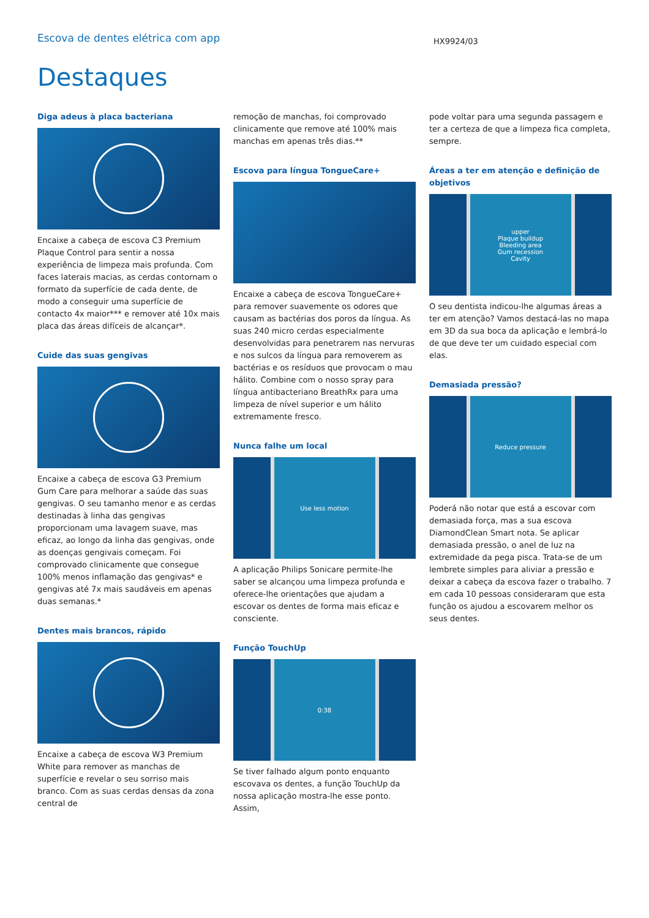Escova de dentes elétrica com app
HX9924/03
Destaques
Diga adeus à placa bacteriana
Encaixe a cabeça de escova C3 Premium Plaque Control para sentir a nossa experiência de limpeza mais profunda. Com faces laterais macias, as cerdas contornam o formato da superfície de cada dente, de modo a conseguir uma superfície de contacto 4x maior*** e remover até 10x mais placa das áreas difíceis de alcançar*.
Cuide das suas gengivas
Encaixe a cabeça de escova G3 Premium Gum Care para melhorar a saúde das suas gengivas. O seu tamanho menor e as cerdas destinadas à linha das gengivas proporcionam uma lavagem suave, mas eficaz, ao longo da linha das gengivas, onde as doenças gengivais começam. Foi comprovado clinicamente que consegue 100% menos inflamação das gengivas* e gengivas até 7x mais saudáveis em apenas duas semanas.*
Dentes mais brancos, rápido
Encaixe a cabeça de escova W3 Premium White para remover as manchas de superfície e revelar o seu sorriso mais branco. Com as suas cerdas densas da zona central de
remoção de manchas, foi comprovado clinicamente que remove até 100% mais manchas em apenas três dias.**
Escova para língua TongueCare+
Encaixe a cabeça de escova TongueCare+ para remover suavemente os odores que causam as bactérias dos poros da língua. As suas 240 micro cerdas especialmente desenvolvidas para penetrarem nas nervuras e nos sulcos da língua para removerem as bactérias e os resíduos que provocam o mau hálito. Combine com o nosso spray para língua antibacteriano BreathRx para uma limpeza de nível superior e um hálito extremamente fresco.
Nunca falhe um local
Use less motion
A aplicação Philips Sonicare permite-lhe saber se alcançou uma limpeza profunda e oferece-lhe orientações que ajudam a escovar os dentes de forma mais eficaz e consciente.
Função TouchUp
0:38
Se tiver falhado algum ponto enquanto escovava os dentes, a função TouchUp da nossa aplicação mostra-lhe esse ponto. Assim,
pode voltar para uma segunda passagem e ter a certeza de que a limpeza fica completa, sempre.
Áreas a ter em atenção e definição de objetivos
upper
Plaque buildup
Bleeding area
Gum recession
Cavity
O seu dentista indicou-lhe algumas áreas a ter em atenção? Vamos destacá-las no mapa em 3D da sua boca da aplicação e lembrá-lo de que deve ter um cuidado especial com elas.
Demasiada pressão?
Reduce pressure
Poderá não notar que está a escovar com demasiada força, mas a sua escova DiamondClean Smart nota. Se aplicar demasiada pressão, o anel de luz na extremidade da pega pisca. Trata-se de um lembrete simples para aliviar a pressão e deixar a cabeça da escova fazer o trabalho. 7 em cada 10 pessoas consideraram que esta função os ajudou a escovarem melhor os seus dentes.